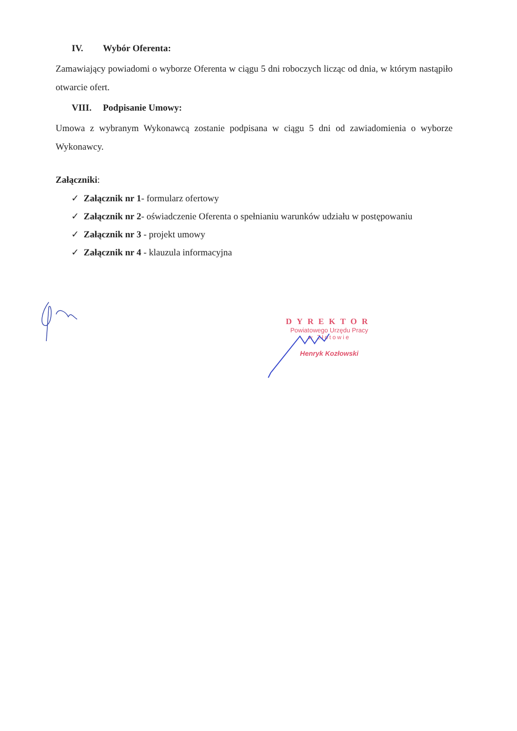IV. Wybór Oferenta:
Zamawiający powiadomi o wyborze Oferenta w ciągu 5 dni roboczych licząc od dnia, w którym nastąpiło otwarcie ofert.
VIII. Podpisanie Umowy:
Umowa z wybranym Wykonawcą zostanie podpisana w ciągu 5 dni od zawiadomienia o wyborze Wykonawcy.
Załączniki:
✓ Załącznik nr 1- formularz ofertowy
✓ Załącznik nr 2- oświadczenie Oferenta o spełnianiu warunków udziału w postępowaniu
✓ Załącznik nr 3 - projekt umowy
✓ Załącznik nr 4 - klauzula informacyjna
DYREKTOR
Powiatowego Urzędu Pracy
w Złotowie
Henryk Kozłowski